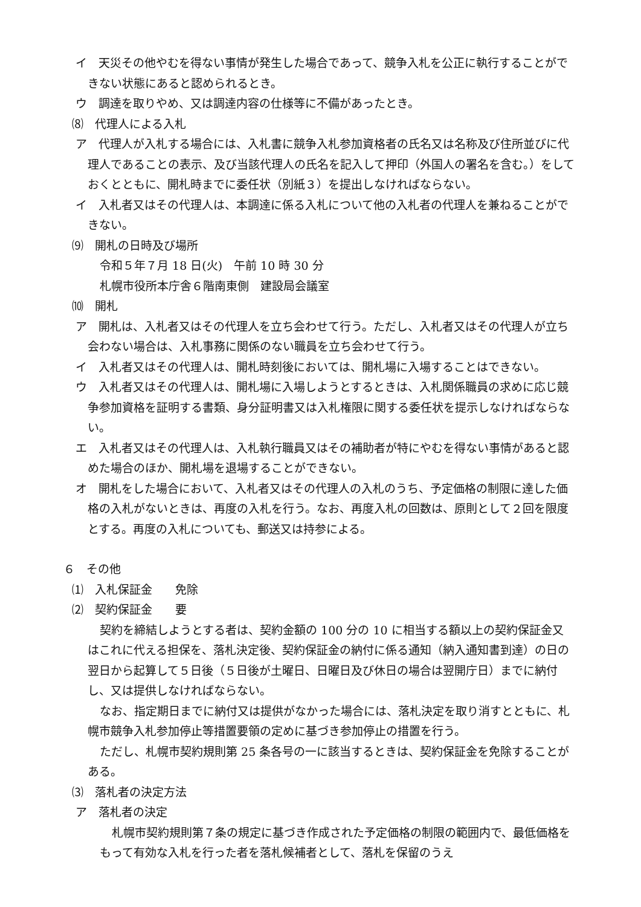イ　天災その他やむを得ない事情が発生した場合であって、競争入札を公正に執行することができない状態にあると認められるとき。
ウ　調達を取りやめ、又は調達内容の仕様等に不備があったとき。
⑻　代理人による入札
ア　代理人が入札する場合には、入札書に競争入札参加資格者の氏名又は名称及び住所並びに代理人であることの表示、及び当該代理人の氏名を記入して押印（外国人の署名を含む。）をしておくとともに、開札時までに委任状（別紙３）を提出しなければならない。
イ　入札者又はその代理人は、本調達に係る入札について他の入札者の代理人を兼ねることができない。
⑼　開札の日時及び場所
令和５年７月 18 日(火)　午前 10 時 30 分
札幌市役所本庁舎６階南東側　建設局会議室
⑽　開札
ア　開札は、入札者又はその代理人を立ち会わせて行う。ただし、入札者又はその代理人が立ち会わない場合は、入札事務に関係のない職員を立ち会わせて行う。
イ　入札者又はその代理人は、開札時刻後においては、開札場に入場することはできない。
ウ　入札者又はその代理人は、開札場に入場しようとするときは、入札関係職員の求めに応じ競争参加資格を証明する書類、身分証明書又は入札権限に関する委任状を提示しなければならない。
エ　入札者又はその代理人は、入札執行職員又はその補助者が特にやむを得ない事情があると認めた場合のほか、開札場を退場することができない。
オ　開札をした場合において、入札者又はその代理人の入札のうち、予定価格の制限に達した価格の入札がないときは、再度の入札を行う。なお、再度入札の回数は、原則として２回を限度とする。再度の入札についても、郵送又は持参による。
６　その他
⑴　入札保証金　　免除
⑵　契約保証金　　要
契約を締結しようとする者は、契約金額の 100 分の 10 に相当する額以上の契約保証金又はこれに代える担保を、落札決定後、契約保証金の納付に係る通知（納入通知書到達）の日の翌日から起算して５日後（５日後が土曜日、日曜日及び休日の場合は翌開庁日）までに納付し、又は提供しなければならない。
なお、指定期日までに納付又は提供がなかった場合には、落札決定を取り消すとともに、札幌市競争入札参加停止等措置要領の定めに基づき参加停止の措置を行う。
ただし、札幌市契約規則第 25 条各号の一に該当するときは、契約保証金を免除することがある。
⑶　落札者の決定方法
ア　落札者の決定
札幌市契約規則第７条の規定に基づき作成された予定価格の制限の範囲内で、最低価格をもって有効な入札を行った者を落札候補者として、落札を保留のうえ